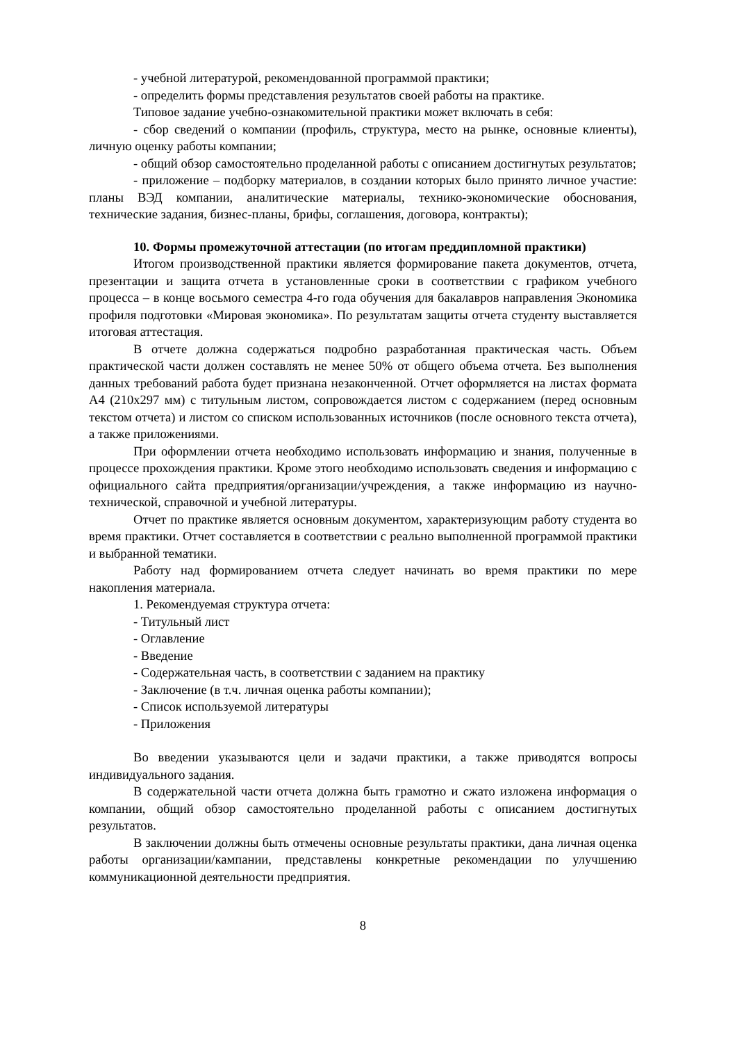- учебной литературой, рекомендованной программой практики;
- определить формы представления результатов своей работы на практике.
Типовое задание учебно-ознакомительной практики может включать в себя:
- сбор сведений о компании (профиль, структура, место на рынке, основные клиенты), личную оценку работы компании;
- общий обзор самостоятельно проделанной работы с описанием достигнутых результатов;
- приложение – подборку материалов, в создании которых было принято личное участие: планы ВЭД компании, аналитические материалы, технико-экономические обоснования, технические задания, бизнес-планы, брифы, соглашения, договора, контракты);
10. Формы промежуточной аттестации (по итогам преддипломной практики)
Итогом производственной практики является формирование пакета документов, отчета, презентации и защита отчета в установленные сроки в соответствии с графиком учебного процесса – в конце восьмого семестра 4-го года обучения для бакалавров направления Экономика профиля подготовки «Мировая экономика». По результатам защиты отчета студенту выставляется итоговая аттестация.
В отчете должна содержаться подробно разработанная практическая часть. Объем практической части должен составлять не менее 50% от общего объема отчета. Без выполнения данных требований работа будет признана незаконченной. Отчет оформляется на листах формата А4 (210х297 мм) с титульным листом, сопровождается листом с содержанием (перед основным текстом отчета) и листом со списком использованных источников (после основного текста отчета), а также приложениями.
При оформлении отчета необходимо использовать информацию и знания, полученные в процессе прохождения практики. Кроме этого необходимо использовать сведения и информацию с официального сайта предприятия/организации/учреждения, а также информацию из научно-технической, справочной и учебной литературы.
Отчет по практике является основным документом, характеризующим работу студента во время практики. Отчет составляется в соответствии с реально выполненной программой практики и выбранной тематики.
Работу над формированием отчета следует начинать во время практики по мере накопления материала.
1. Рекомендуемая структура отчета:
- Титульный лист
- Оглавление
- Введение
- Содержательная часть, в соответствии с заданием на практику
- Заключение (в т.ч. личная оценка работы компании);
- Список используемой литературы
- Приложения
Во введении указываются цели и задачи практики, а также приводятся вопросы индивидуального задания.
В содержательной части отчета должна быть грамотно и сжато изложена информация о компании, общий обзор самостоятельно проделанной работы с описанием достигнутых результатов.
В заключении должны быть отмечены основные результаты практики, дана личная оценка работы организации/кампании, представлены конкретные рекомендации по улучшению коммуникационной деятельности предприятия.
8